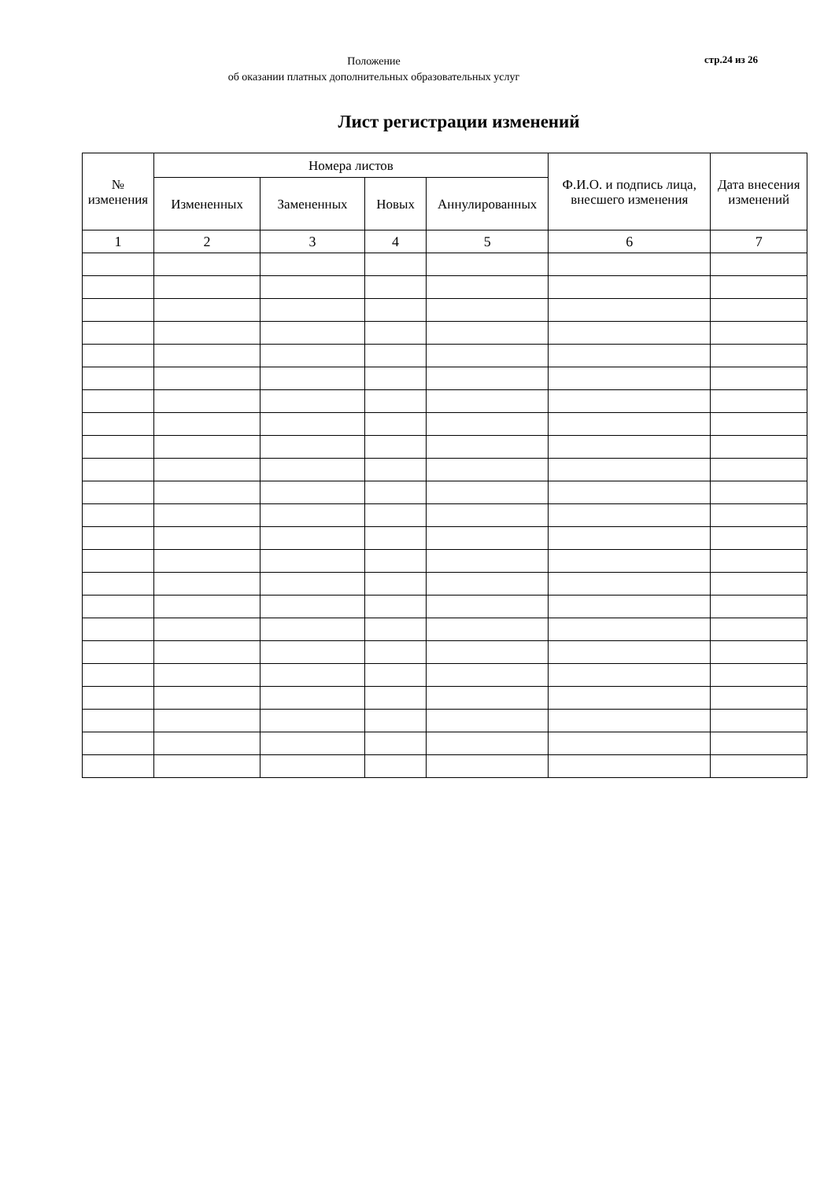Положение
об оказании платных дополнительных образовательных услуг
стр.24 из 26
Лист регистрации изменений
| № изменения | Номера листов | | | | Ф.И.О. и подпись лица, внесшего изменения | Дата внесения изменений |
| --- | --- | --- | --- | --- | --- | --- |
| | Измененных | Замененных | Новых | Аннулированных | | |
| 1 | 2 | 3 | 4 | 5 | 6 | 7 |